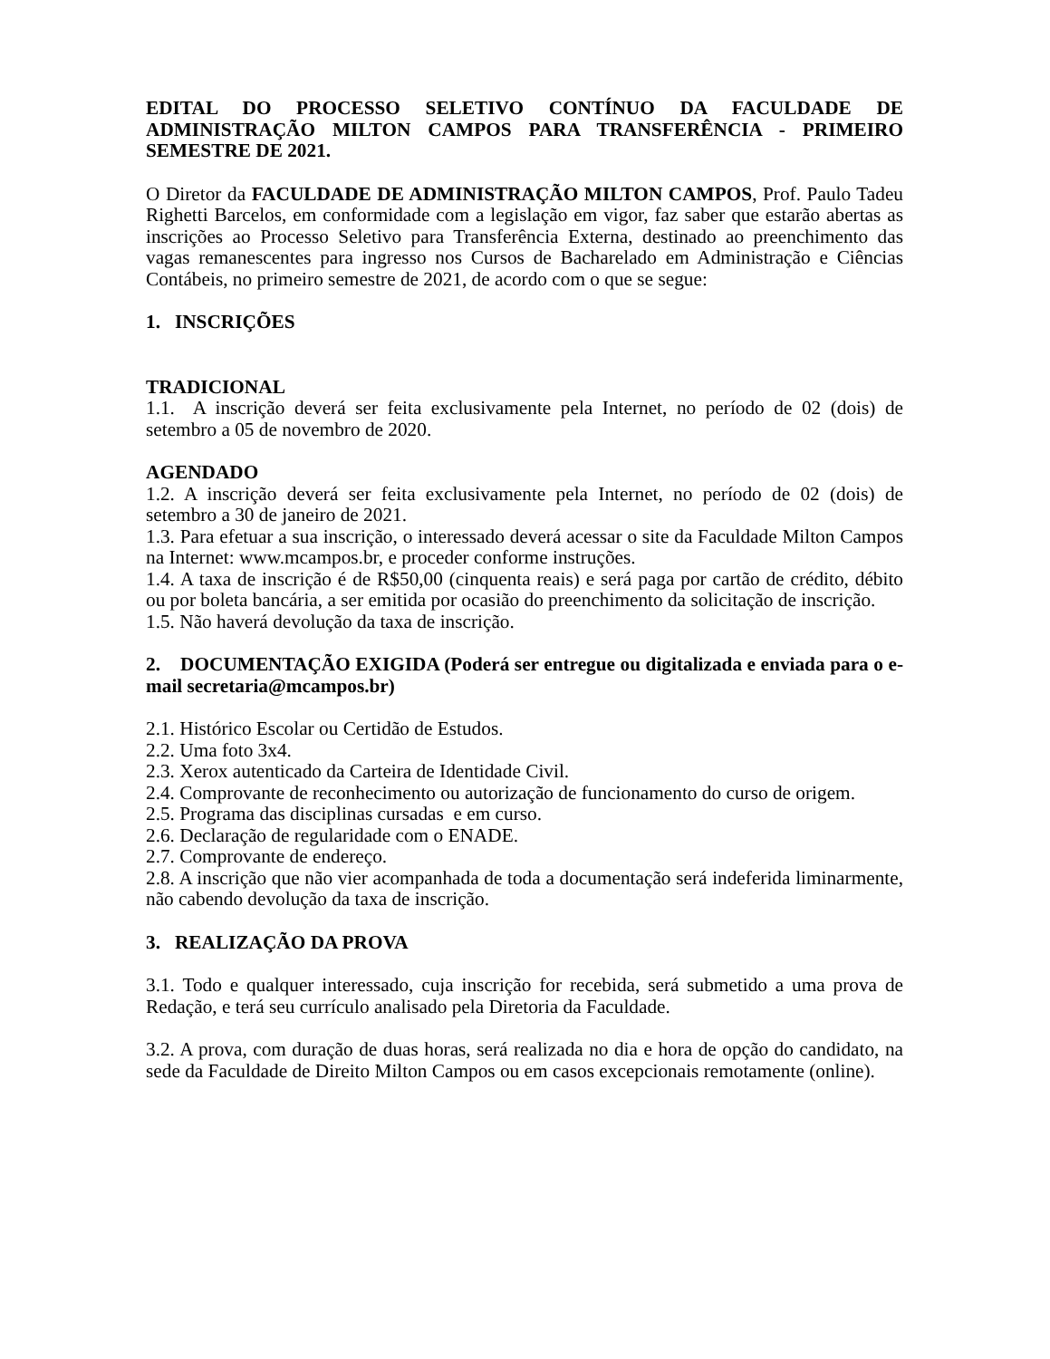EDITAL DO PROCESSO SELETIVO CONTÍNUO DA FACULDADE DE ADMINISTRAÇÃO MILTON CAMPOS PARA TRANSFERÊNCIA - PRIMEIRO SEMESTRE DE 2021.
O Diretor da FACULDADE DE ADMINISTRAÇÃO MILTON CAMPOS, Prof. Paulo Tadeu Righetti Barcelos, em conformidade com a legislação em vigor, faz saber que estarão abertas as inscrições ao Processo Seletivo para Transferência Externa, destinado ao preenchimento das vagas remanescentes para ingresso nos Cursos de Bacharelado em Administração e Ciências Contábeis, no primeiro semestre de 2021, de acordo com o que se segue:
1. INSCRIÇÕES
TRADICIONAL
1.1. A inscrição deverá ser feita exclusivamente pela Internet, no período de 02 (dois) de setembro a 05 de novembro de 2020.
AGENDADO
1.2. A inscrição deverá ser feita exclusivamente pela Internet, no período de 02 (dois) de setembro a 30 de janeiro de 2021.
1.3. Para efetuar a sua inscrição, o interessado deverá acessar o site da Faculdade Milton Campos na Internet: www.mcampos.br, e proceder conforme instruções.
1.4. A taxa de inscrição é de R$50,00 (cinquenta reais) e será paga por cartão de crédito, débito ou por boleta bancária, a ser emitida por ocasião do preenchimento da solicitação de inscrição.
1.5. Não haverá devolução da taxa de inscrição.
2. DOCUMENTAÇÃO EXIGIDA (Poderá ser entregue ou digitalizada e enviada para o e-mail secretaria@mcampos.br)
2.1. Histórico Escolar ou Certidão de Estudos.
2.2. Uma foto 3x4.
2.3. Xerox autenticado da Carteira de Identidade Civil.
2.4. Comprovante de reconhecimento ou autorização de funcionamento do curso de origem.
2.5. Programa das disciplinas cursadas e em curso.
2.6. Declaração de regularidade com o ENADE.
2.7. Comprovante de endereço.
2.8. A inscrição que não vier acompanhada de toda a documentação será indeferida liminarmente, não cabendo devolução da taxa de inscrição.
3. REALIZAÇÃO DA PROVA
3.1. Todo e qualquer interessado, cuja inscrição for recebida, será submetido a uma prova de Redação, e terá seu currículo analisado pela Diretoria da Faculdade.
3.2. A prova, com duração de duas horas, será realizada no dia e hora de opção do candidato, na sede da Faculdade de Direito Milton Campos ou em casos excepcionais remotamente (online).